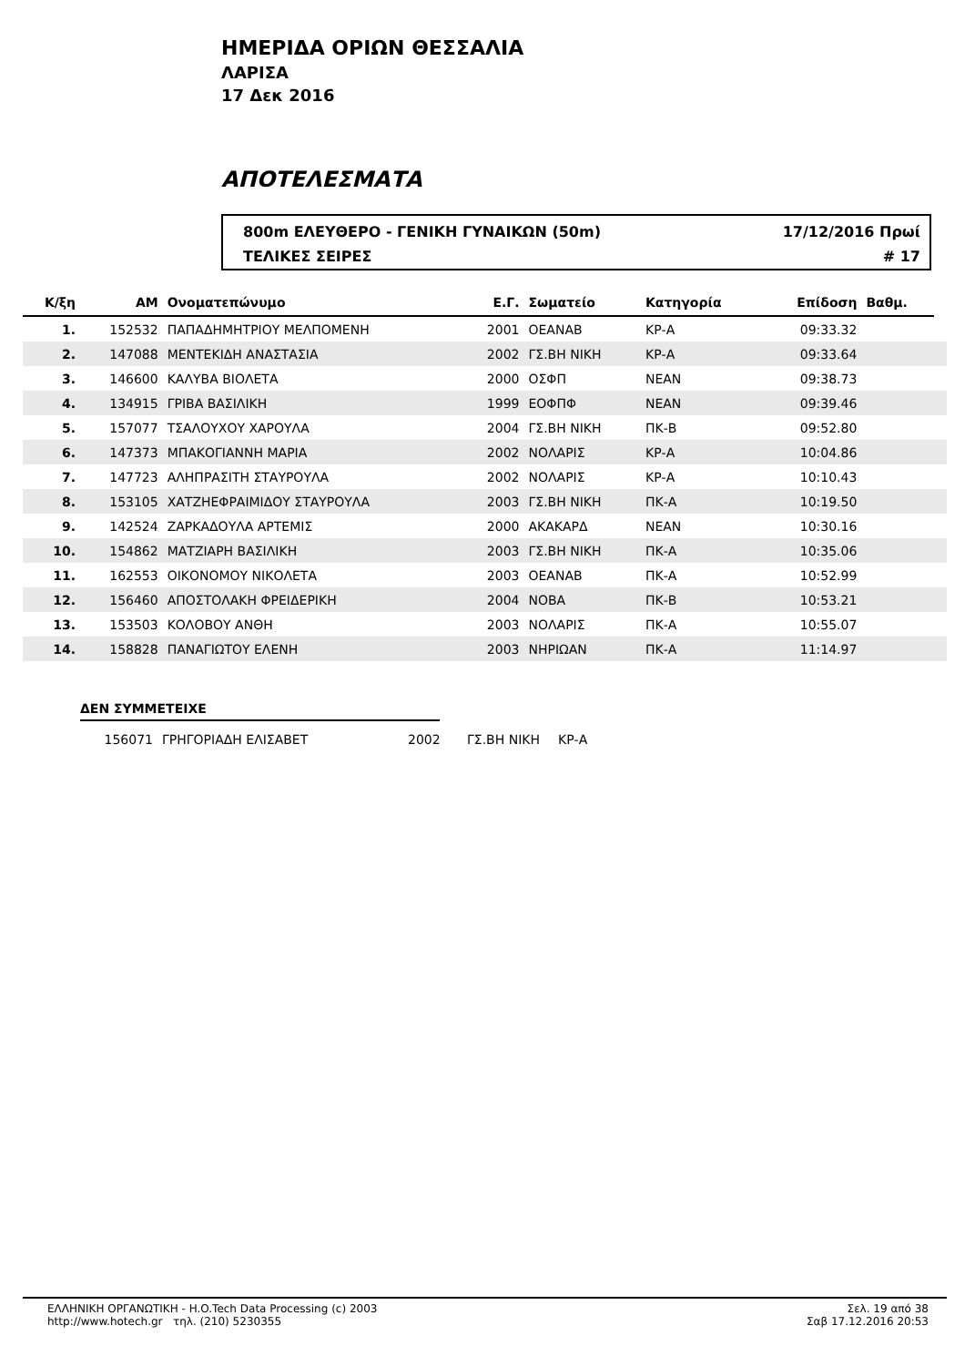ΗΜΕΡΙΔΑ ΟΡΙΩΝ ΘΕΣΣΑΛΙΑ
ΛΑΡΙΣΑ
17 Δεκ 2016
ΑΠΟΤΕΛΕΣΜΑΤΑ
800m ΕΛΕΥΘΕΡΟ - ΓΕΝΙΚΗ ΓΥΝΑΙΚΩΝ (50m) 17/12/2016 Πρωί
ΤΕΛΙΚΕΣ ΣΕΙΡΕΣ # 17
| Κ/ξη | ΑΜ | Ονοματεπώνυμο | Ε.Γ. | Σωματείο | Κατηγορία | Επίδοση | Βαθμ. | |
| --- | --- | --- | --- | --- | --- | --- | --- | --- |
| 1. | 152532 | ΠΑΠΑΔΗΜΗΤΡΙΟΥ ΜΕΛΠΟΜΕΝΗ | 2001 | ΟΕΑΝΑΒ | ΚΡ-Α | 09:33.32 | | |
| 2. | 147088 | ΜΕΝΤΕΚΙΔΗ ΑΝΑΣΤΑΣΙΑ | 2002 | ΓΣ.ΒΗ ΝΙΚΗ | ΚΡ-Α | 09:33.64 | | |
| 3. | 146600 | ΚΑΛΥΒΑ ΒΙΟΛΕΤΑ | 2000 | ΟΣΦΠ | ΝΕΑΝ | 09:38.73 | | |
| 4. | 134915 | ΓΡΙΒΑ ΒΑΣΙΛΙΚΗ | 1999 | ΕΟΦΠΦ | ΝΕΑΝ | 09:39.46 | | |
| 5. | 157077 | ΤΣΑΛΟΥΧΟΥ ΧΑΡΟΥΛΑ | 2004 | ΓΣ.ΒΗ ΝΙΚΗ | ΠΚ-Β | 09:52.80 | | |
| 6. | 147373 | ΜΠΑΚΟΓΙΑΝΝΗ ΜΑΡΙΑ | 2002 | ΝΟΛΑΡΙΣ | ΚΡ-Α | 10:04.86 | | |
| 7. | 147723 | ΑΛΗΠΡΑΣΙΤΗ ΣΤΑΥΡΟΥΛΑ | 2002 | ΝΟΛΑΡΙΣ | ΚΡ-Α | 10:10.43 | | |
| 8. | 153105 | ΧΑΤΖΗΕΦΡΑΙΜΙΔΟΥ ΣΤΑΥΡΟΥΛΑ | 2003 | ΓΣ.ΒΗ ΝΙΚΗ | ΠΚ-Α | 10:19.50 | | |
| 9. | 142524 | ΖΑΡΚΑΔΟΥΛΑ ΑΡΤΕΜΙΣ | 2000 | ΑΚΑΚΑΡΔ | ΝΕΑΝ | 10:30.16 | | |
| 10. | 154862 | ΜΑΤΖΙΑΡΗ ΒΑΣΙΛΙΚΗ | 2003 | ΓΣ.ΒΗ ΝΙΚΗ | ΠΚ-Α | 10:35.06 | | |
| 11. | 162553 | ΟΙΚΟΝΟΜΟΥ ΝΙΚΟΛΕΤΑ | 2003 | ΟΕΑΝΑΒ | ΠΚ-Α | 10:52.99 | | |
| 12. | 156460 | ΑΠΟΣΤΟΛΑΚΗ ΦΡΕΙΔΕΡΙΚΗ | 2004 | ΝΟΒΑ | ΠΚ-Β | 10:53.21 | | |
| 13. | 153503 | ΚΟΛΟΒΟΥ ΑΝΘΗ | 2003 | ΝΟΛΑΡΙΣ | ΠΚ-Α | 10:55.07 | | |
| 14. | 158828 | ΠΑΝΑΓΙΩΤΟΥ ΕΛΕΝΗ | 2003 | ΝΗΡΙΩΑΝ | ΠΚ-Α | 11:14.97 | | |
ΔΕΝ ΣΥΜΜΕΤΕΙΧΕ
156071 ΓΡΗΓΟΡΙΑΔΗ ΕΛΙΣΑΒΕΤ 2002 ΓΣ.ΒΗ ΝΙΚΗ ΚΡ-Α
ΕΛΛΗΝΙΚΗ ΟΡΓΑΝΩΤΙΚΗ - H.O.Tech Data Processing (c) 2003
http://www.hotech.gr τηλ. (210) 5230355
Σελ. 19 από 38
Σαβ 17.12.2016 20:53